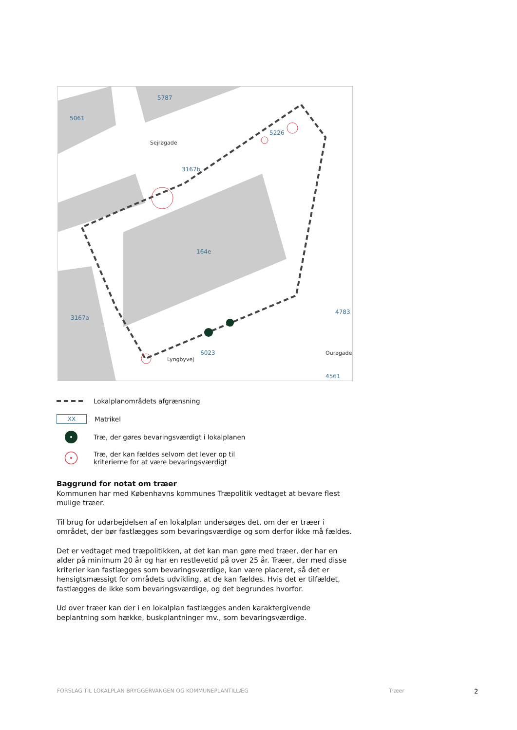5061
5787
5226
3167b
164e
3167a
6023
4783
4561
Sejrøgade
Lyngbyvej
Ourøgade
Lokalplanområdets afgrænsning
XX
Matrikel
Træ, der gøres bevaringsværdigt i lokalplanen
Træ, der kan fældes selvom det lever op til
kriterierne for at være bevaringsværdigt
Baggrund for notat om træer
Kommunen har med Københavns kommunes Træpolitik vedtaget at bevare flest mulige træer.
Til brug for udarbejdelsen af en lokalplan undersøges det, om der er træer i området, der bør fastlægges som bevaringsværdige og som derfor ikke må fældes.
Det er vedtaget med træpolitikken, at det kan man gøre med træer, der har en alder på minimum 20 år og har en restlevetid på over 25 år. Træer, der med disse kriterier kan fastlægges som bevaringsværdige, kan være placeret, så det er hensigtsmæssigt for områdets udvikling, at de kan fældes. Hvis det er tilfældet, fastlægges de ikke som bevaringsværdige, og det begrundes hvorfor.
Ud over træer kan der i en lokalplan fastlægges anden karaktergivende beplantning som hække, buskplantninger mv., som bevaringsværdige.
FORSLAG TIL LOKALPLAN BRYGGERVANGEN OG KOMMUNEPLANTILLÆG Træer 2